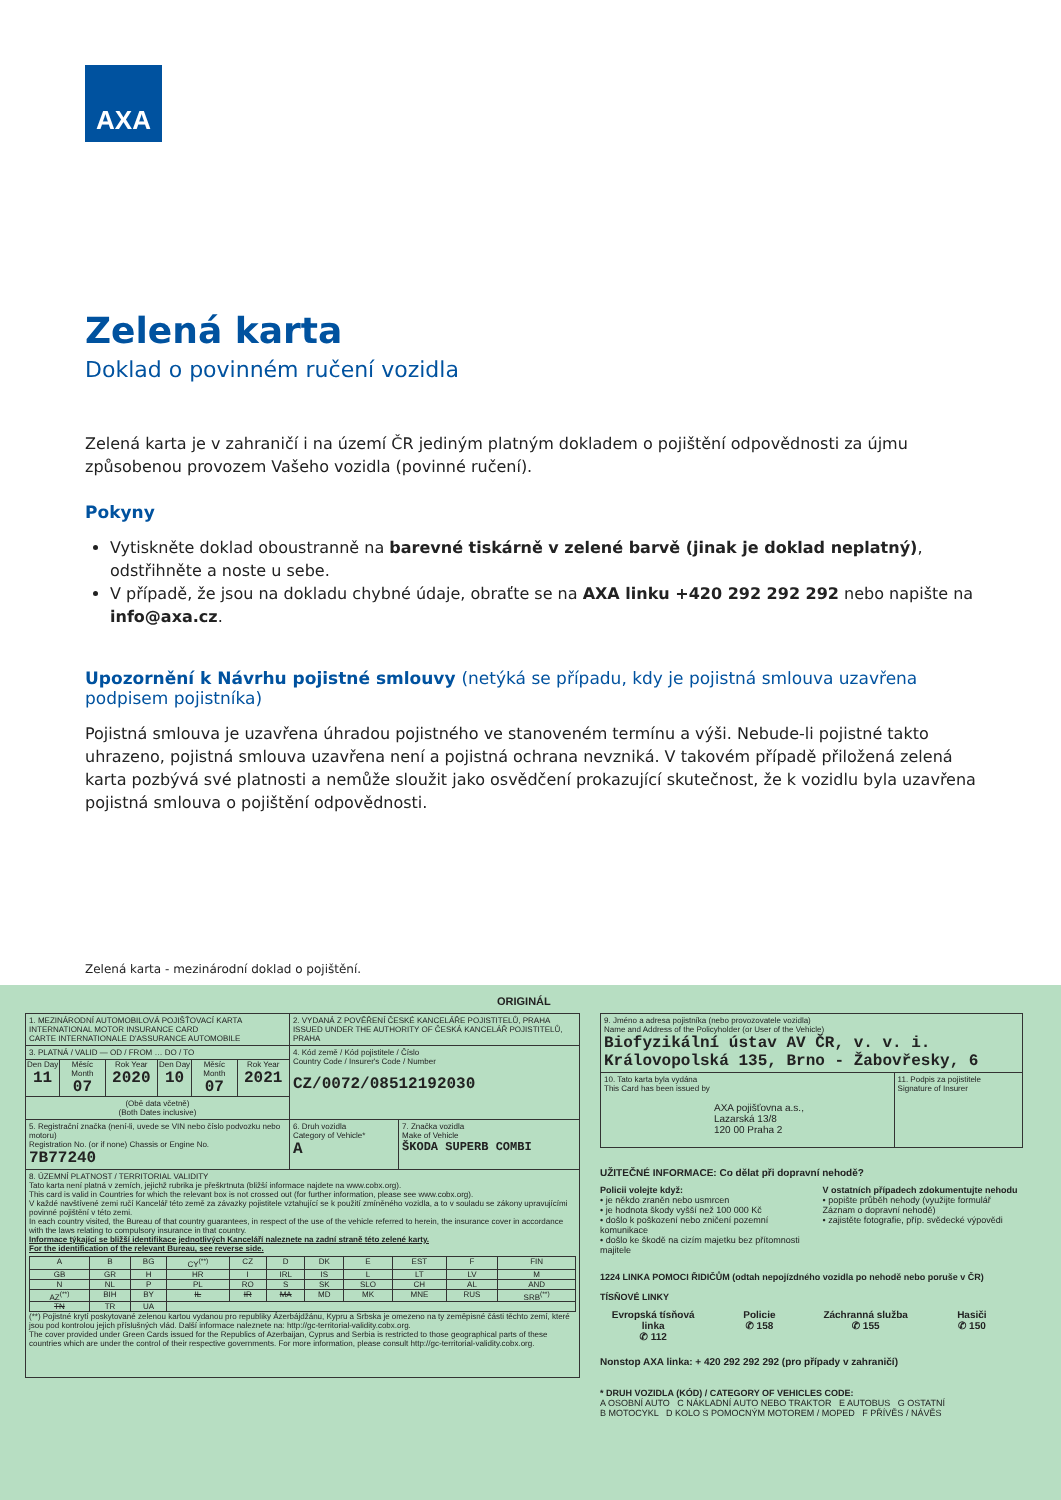AXA
Zelená karta
Doklad o povinném ručení vozidla
Zelená karta je v zahraničí i na území ČR jediným platným dokladem o pojištění odpovědnosti za újmu způsobenou provozem Vašeho vozidla (povinné ručení).
Pokyny
Vytiskněte doklad oboustranně na barevné tiskárně v zelené barvě (jinak je doklad neplatný), odstřihněte a noste u sebe.
V případě, že jsou na dokladu chybné údaje, obraťte se na AXA linku +420 292 292 292 nebo napište na info@axa.cz.
Upozornění k Návrhu pojistné smlouvy (netýká se případu, kdy je pojistná smlouva uzavřena podpisem pojistníka)
Pojistná smlouva je uzavřena úhradou pojistného ve stanoveném termínu a výši. Nebude-li pojistné takto uhrazeno, pojistná smlouva uzavřena není a pojistná ochrana nevzniká. V takovém případě přiložená zelená karta pozbývá své platnosti a nemůže sloužit jako osvědčení prokazující skutečnost, že k vozidlu byla uzavřena pojistná smlouva o pojištění odpovědnosti.
Zelená karta - mezinárodní doklad o pojištění.
ORIGINÁL
| 1. MEZINÁRODNÍ AUTOMOBILOVÁ POJIŠŤOVACÍ KARTA INTERNATIONAL MOTOR INSURANCE CARD CARTE INTERNATIONALE D'ASSURANCE AUTOMOBILE | | | | | | 2. VYDANÁ Z POVĚŘENÍ ČESKÉ KANCELÁŘE POJISTITELŮ, PRAHA ISSUED UNDER THE AUTHORITY OF ČESKÁ KANCELÁŘ POJISTITELŮ, PRAHA | |
| 3. PLATNÁ / VALID — OD / FROM … DO / TO | | | | | | 4. Kód země / Kód pojistitele / Číslo Country Code / Insurer's Code / Number CZ/0072/08512192030 | |
| Den Day 11 | Měsíc Month 07 | Rok Year 2020 | Den Day 10 | Měsíc Month 07 | Rok Year 2021 | | |
| (Obě data včetně) (Both Dates inclusive) | | | | | | | |
| 5. Registrační značka (není-li, uvede se VIN nebo číslo podvozku nebo motoru) Registration No. (or if none) Chassis or Engine No. 7B77240 | | | | | | 6. Druh vozidla Category of Vehicle* A | 7. Značka vozidla Make of Vehicle ŠKODA SUPERB COMBI |
| 8. ÚZEMNÍ PLATNOST / TERRITORIAL VALIDITY Tato karta není platná v zemích, jejichž rubrika je přeškrtnuta (bližší informace najdete na www.cobx.org). This card is valid in Countries for which the relevant box is not crossed out (for further information, please see www.cobx.org). V každé navštívené zemi ručí Kancelář této země za závazky pojistitele vztahující se k použití zmíněného vozidla, a to v souladu se zákony upravujícími povinné pojištění v této zemi. In each country visited, the Bureau of that country guarantees, in respect of the use of the vehicle referred to herein, the insurance cover in accordance with the laws relating to compulsory insurance in that country. Informace týkající se bližší identifikace jednotlivých Kanceláří naleznete na zadní straně této zelené karty. For the identification of the relevant Bureau, see reverse side. / A / B / BG / CY<sup>(**)</sup> / CZ / D / DK / E / EST / F / FIN / / GB / GR / H / HR / I / IRL / IS / L / LT / LV / M / / N / NL / P / PL / RO / S / SK / SLO / CH / AL / AND / / AZ<sup>(**)</sup> / BIH / BY / IL / IR / MA / MD / MK / MNE / RUS / SRB<sup>(**)</sup> / / TN / TR / UA / / / / / / / / / (**) Pojistné krytí poskytované zelenou kartou vydanou pro republiky Ázerbájdžánu, Kypru a Srbska je omezeno na ty zeměpisné části těchto zemí, které jsou pod kontrolou jejich příslušných vlád. Další informace naleznete na: http://gc-territorial-validity.cobx.org. The cover provided under Green Cards issued for the Republics of Azerbaijan, Cyprus and Serbia is restricted to those geographical parts of these countries which are under the control of their respective governments. For more information, please consult http://gc-territorial-validity.cobx.org. | | | | | | | |
| 9. Jméno a adresa pojistníka (nebo provozovatele vozidla) Name and Address of the Policyholder (or User of the Vehicle) Biofyzikální ústav AV ČR, v. v. i. Královopolská 135, Brno - Žabovřesky, 6 | |
| 10. Tato karta byla vydána This Card has been issued by AXA pojišťovna a.s., Lazarská 13/8 120 00 Praha 2 | 11. Podpis za pojistitele Signature of Insurer |
UŽITEČNÉ INFORMACE: Co dělat při dopravní nehodě?
Policii volejte když:
• je někdo zraněn nebo usmrcen
• je hodnota škody vyšší než 100 000 Kč
• došlo k poškození nebo zničení pozemní komunikace
• došlo ke škodě na cizím majetku bez přítomnosti majitele
V ostatních případech zdokumentujte nehodu
• popište průběh nehody (využijte formulář Záznam o dopravní nehodě)
• zajistěte fotografie, příp. svědecké výpovědi
1224 LINKA POMOCI ŘIDIČŮM (odtah nepojízdného vozidla po nehodě nebo poruše v ČR)
TÍSŇOVÉ LINKY
Evropská tísňová linka
✆ 112
Policie
✆ 158
Záchranná služba
✆ 155
Hasiči
✆ 150
Nonstop AXA linka: + 420 292 292 292 (pro případy v zahraničí)
* DRUH VOZIDLA (KÓD) / CATEGORY OF VEHICLES CODE:
A OSOBNÍ AUTO C NÁKLADNÍ AUTO NEBO TRAKTOR E AUTOBUS G OSTATNÍ
B MOTOCYKL D KOLO S POMOCNÝM MOTOREM / MOPED F PŘÍVĚS / NÁVĚS